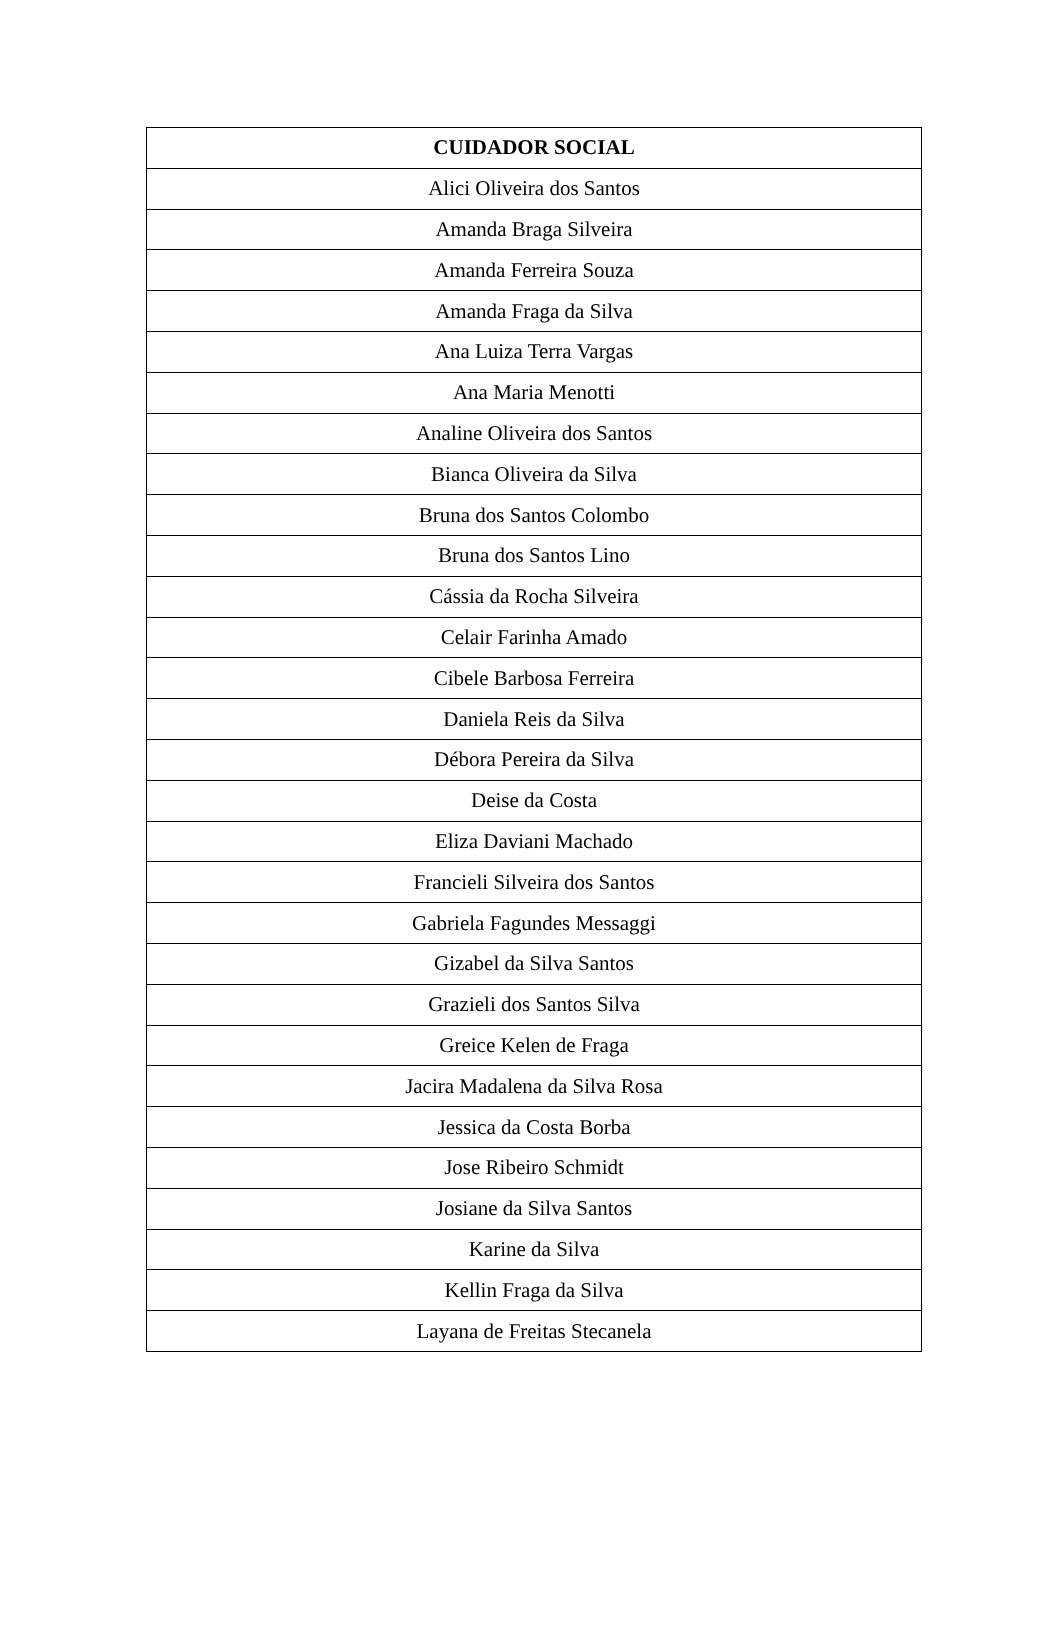| CUIDADOR SOCIAL |
| --- |
| Alici Oliveira dos Santos |
| Amanda Braga Silveira |
| Amanda Ferreira Souza |
| Amanda Fraga da Silva |
| Ana Luiza Terra Vargas |
| Ana Maria Menotti |
| Analine Oliveira dos Santos |
| Bianca Oliveira da Silva |
| Bruna dos Santos Colombo |
| Bruna dos Santos Lino |
| Cássia da Rocha Silveira |
| Celair Farinha Amado |
| Cibele Barbosa Ferreira |
| Daniela Reis da Silva |
| Débora Pereira da Silva |
| Deise da Costa |
| Eliza Daviani Machado |
| Francieli Silveira dos Santos |
| Gabriela Fagundes Messaggi |
| Gizabel da Silva Santos |
| Grazieli dos Santos Silva |
| Greice Kelen de Fraga |
| Jacira Madalena da Silva Rosa |
| Jessica da Costa Borba |
| Jose Ribeiro Schmidt |
| Josiane da Silva Santos |
| Karine da Silva |
| Kellin Fraga da Silva |
| Layana de Freitas Stecanela |